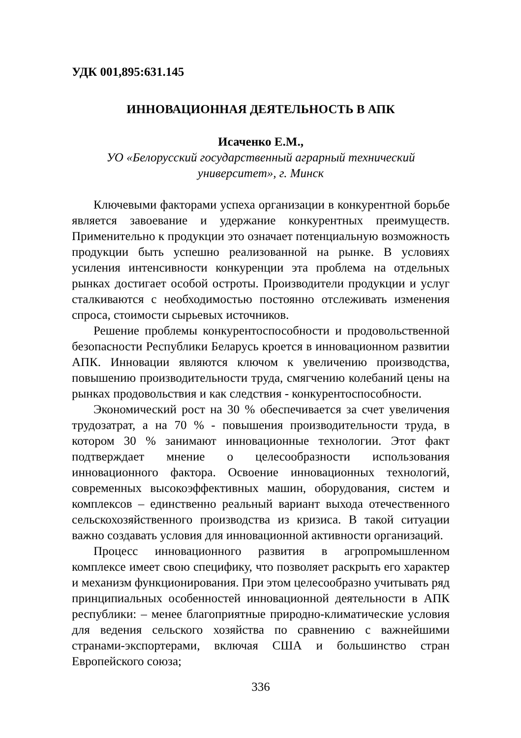УДК 001,895:631.145
ИННОВАЦИОННАЯ ДЕЯТЕЛЬНОСТЬ В АПК
Исаченко Е.М.,
УО «Белорусский государственный аграрный технический
университет», г. Минск
Ключевыми факторами успеха организации в конкурентной борьбе является завоевание и удержание конкурентных преимуществ. Применительно к продукции это означает потенциальную возможность продукции быть успешно реализованной на рынке. В условиях усиления интенсивности конкуренции эта проблема на отдельных рынках достигает особой остроты. Производители продукции и услуг сталкиваются с необходимостью постоянно отслеживать изменения спроса, стоимости сырьевых источников.
Решение проблемы конкурентоспособности и продовольственной безопасности Республики Беларусь кроется в инновационном развитии АПК. Инновации являются ключом к увеличению производства, повышению производительности труда, смягчению колебаний цены на рынках продовольствия и как следствия - конкурентоспособности.
Экономический рост на 30 % обеспечивается за счет увеличения трудозатрат, а на 70 % - повышения производительности труда, в котором 30 % занимают инновационные технологии. Этот факт подтверждает мнение о целесообразности использования инновационного фактора. Освоение инновационных технологий, современных высокоэффективных машин, оборудования, систем и комплексов – единственно реальный вариант выхода отечественного сельскохозяйственного производства из кризиса. В такой ситуации важно создавать условия для инновационной активности организаций.
Процесс инновационного развития в агропромышленном комплексе имеет свою специфику, что позволяет раскрыть его характер и механизм функционирования. При этом целесообразно учитывать ряд принципиальных особенностей инновационной деятельности в АПК республики: – менее благоприятные природно-климатические условия для ведения сельского хозяйства по сравнению с важнейшими странами-экспортерами, включая США и большинство стран Европейского союза;
336